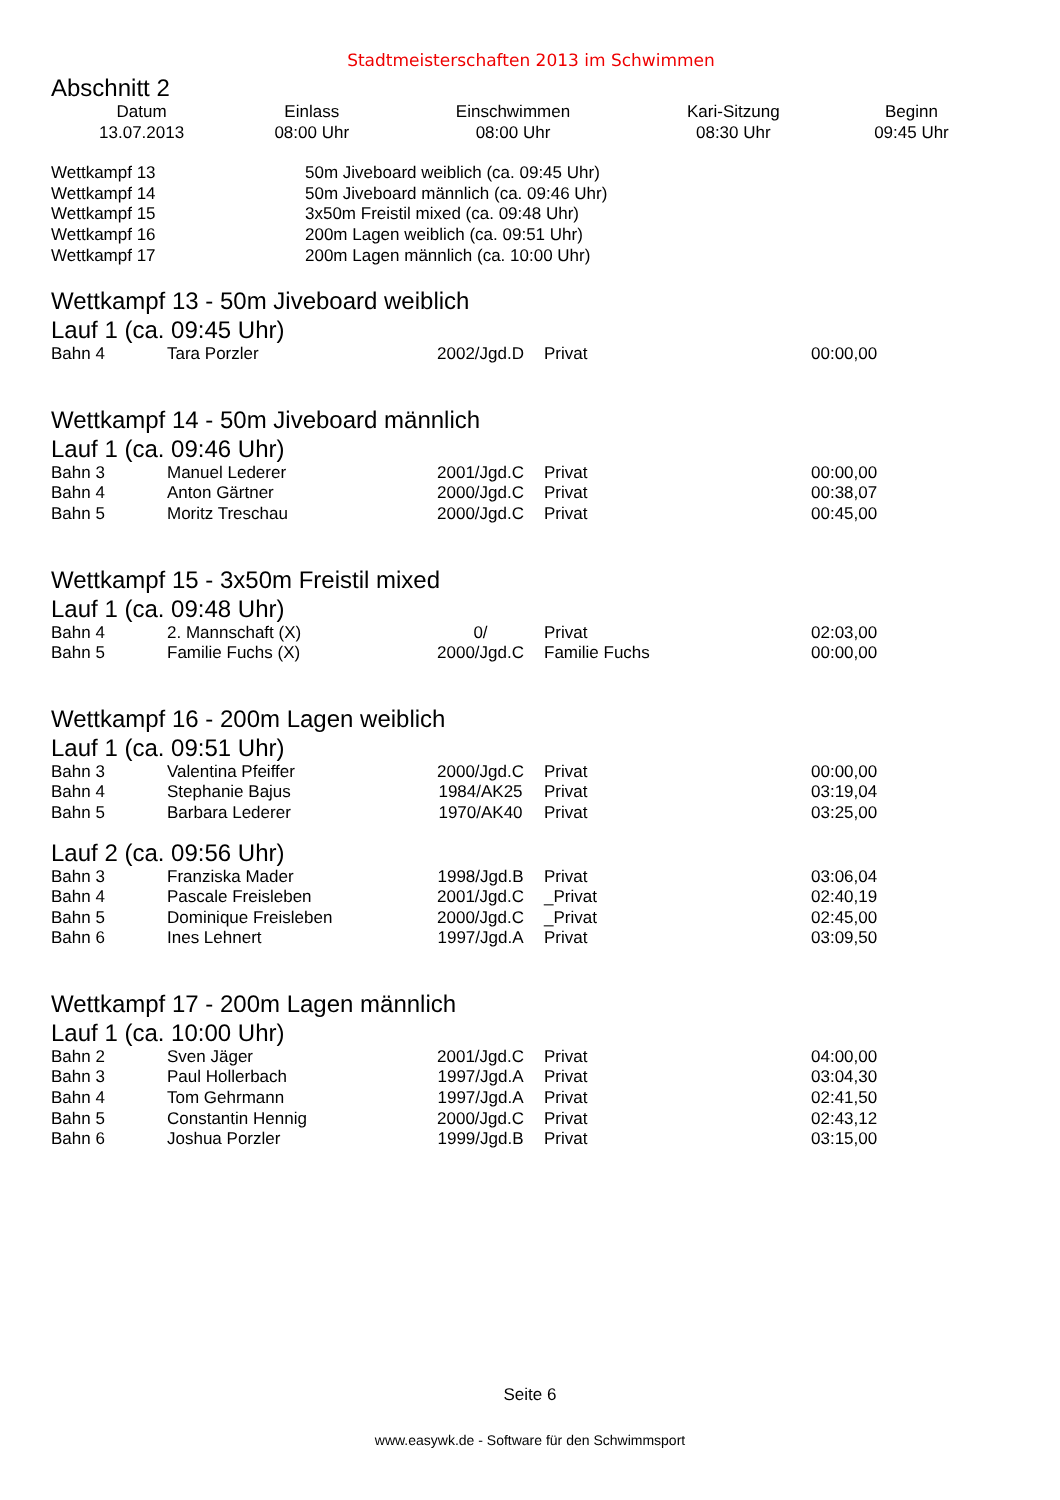Stadtmeisterschaften 2013 im Schwimmen
Abschnitt 2
| Datum | Einlass | Einschwimmen | Kari-Sitzung | Beginn |
| --- | --- | --- | --- | --- |
| 13.07.2013 | 08:00 Uhr | 08:00 Uhr | 08:30 Uhr | 09:45 Uhr |
| Wettkampf 13 | 50m Jiveboard weiblich (ca. 09:45 Uhr) |
| Wettkampf 14 | 50m Jiveboard männlich (ca. 09:46 Uhr) |
| Wettkampf 15 | 3x50m Freistil mixed (ca. 09:48 Uhr) |
| Wettkampf 16 | 200m Lagen weiblich (ca. 09:51 Uhr) |
| Wettkampf 17 | 200m Lagen männlich (ca. 10:00 Uhr) |
Wettkampf 13 - 50m Jiveboard weiblich
Lauf 1 (ca. 09:45 Uhr)
| Bahn 4 | Tara Porzler | 2002/Jgd.D | Privat | 00:00,00 |
Wettkampf 14 - 50m Jiveboard männlich
Lauf 1 (ca. 09:46 Uhr)
| Bahn 3 | Manuel Lederer | 2001/Jgd.C | Privat | 00:00,00 |
| Bahn 4 | Anton Gärtner | 2000/Jgd.C | Privat | 00:38,07 |
| Bahn 5 | Moritz Treschau | 2000/Jgd.C | Privat | 00:45,00 |
Wettkampf 15 - 3x50m Freistil mixed
Lauf 1 (ca. 09:48 Uhr)
| Bahn 4 | 2. Mannschaft (X) | 0/ | Privat | 02:03,00 |
| Bahn 5 | Familie Fuchs (X) | 2000/Jgd.C | Familie Fuchs | 00:00,00 |
Wettkampf 16 - 200m Lagen weiblich
Lauf 1 (ca. 09:51 Uhr)
| Bahn 3 | Valentina Pfeiffer | 2000/Jgd.C | Privat | 00:00,00 |
| Bahn 4 | Stephanie Bajus | 1984/AK25 | Privat | 03:19,04 |
| Bahn 5 | Barbara Lederer | 1970/AK40 | Privat | 03:25,00 |
Lauf 2 (ca. 09:56 Uhr)
| Bahn 3 | Franziska Mader | 1998/Jgd.B | Privat | 03:06,04 |
| Bahn 4 | Pascale Freisleben | 2001/Jgd.C | _Privat | 02:40,19 |
| Bahn 5 | Dominique Freisleben | 2000/Jgd.C | _Privat | 02:45,00 |
| Bahn 6 | Ines Lehnert | 1997/Jgd.A | Privat | 03:09,50 |
Wettkampf 17 - 200m Lagen männlich
Lauf 1 (ca. 10:00 Uhr)
| Bahn 2 | Sven Jäger | 2001/Jgd.C | Privat | 04:00,00 |
| Bahn 3 | Paul Hollerbach | 1997/Jgd.A | Privat | 03:04,30 |
| Bahn 4 | Tom Gehrmann | 1997/Jgd.A | Privat | 02:41,50 |
| Bahn 5 | Constantin Hennig | 2000/Jgd.C | Privat | 02:43,12 |
| Bahn 6 | Joshua Porzler | 1999/Jgd.B | Privat | 03:15,00 |
Seite 6
www.easywk.de - Software für den Schwimmsport